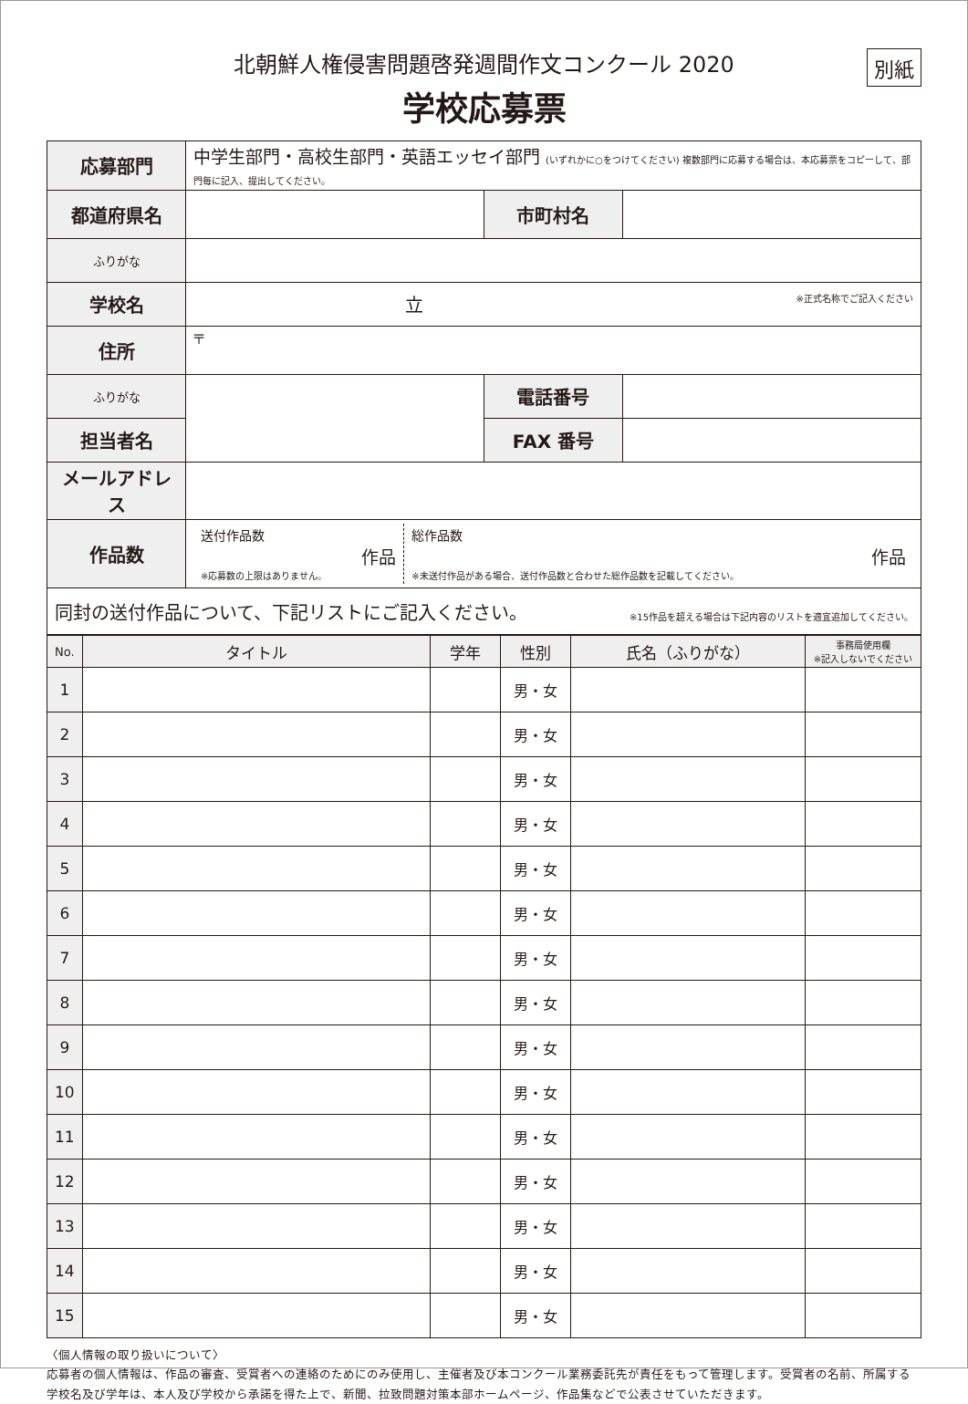別紙
北朝鮮人権侵害問題啓発週間作文コンクール 2020
学校応募票
| 応募部門 | 中学生部門・高校生部門・英語エッセイ部門 (いずれかに○をつけてください) 複数部門に応募する場合は、本応募票をコピーして、部門毎に記入、提出してください。 | | |
| 都道府県名 | | 市町村名 | |
| ふりがな | | | |
| 学校名 | 立 ※正式名称でご記入ください | | |
| 住所 | 〒 | | |
| ふりがな | | 電話番号 | |
| 担当者名 | | FAX 番号 | |
| メールアドレス | | | |
| 作品数 | / 送付作品数 作品 ※応募数の上限はありません。 / 総作品数 作品 ※未送付作品がある場合、送付作品数と合わせた総作品数を記載してください。 / | | |
| 同封の送付作品について、下記リストにご記入ください。 ※15作品を超える場合は下記内容のリストを適宜追加してください。 | | | |
| No. | タイトル | 学年 | 性別 | 氏名（ふりがな） | 事務局使用欄 ※記入しないでください |
| --- | --- | --- | --- | --- | --- |
| 1 | | | 男・女 | | |
| 2 | | | 男・女 | | |
| 3 | | | 男・女 | | |
| 4 | | | 男・女 | | |
| 5 | | | 男・女 | | |
| 6 | | | 男・女 | | |
| 7 | | | 男・女 | | |
| 8 | | | 男・女 | | |
| 9 | | | 男・女 | | |
| 10 | | | 男・女 | | |
| 11 | | | 男・女 | | |
| 12 | | | 男・女 | | |
| 13 | | | 男・女 | | |
| 14 | | | 男・女 | | |
| 15 | | | 男・女 | | |
〈個人情報の取り扱いについて〉
応募者の個人情報は、作品の審査、受賞者への連絡のためにのみ使用し、主催者及び本コンクール業務委託先が責任をもって管理します。受賞者の名前、所属する学校名及び学年は、本人及び学校から承諾を得た上で、新聞、拉致問題対策本部ホームページ、作品集などで公表させていただきます。